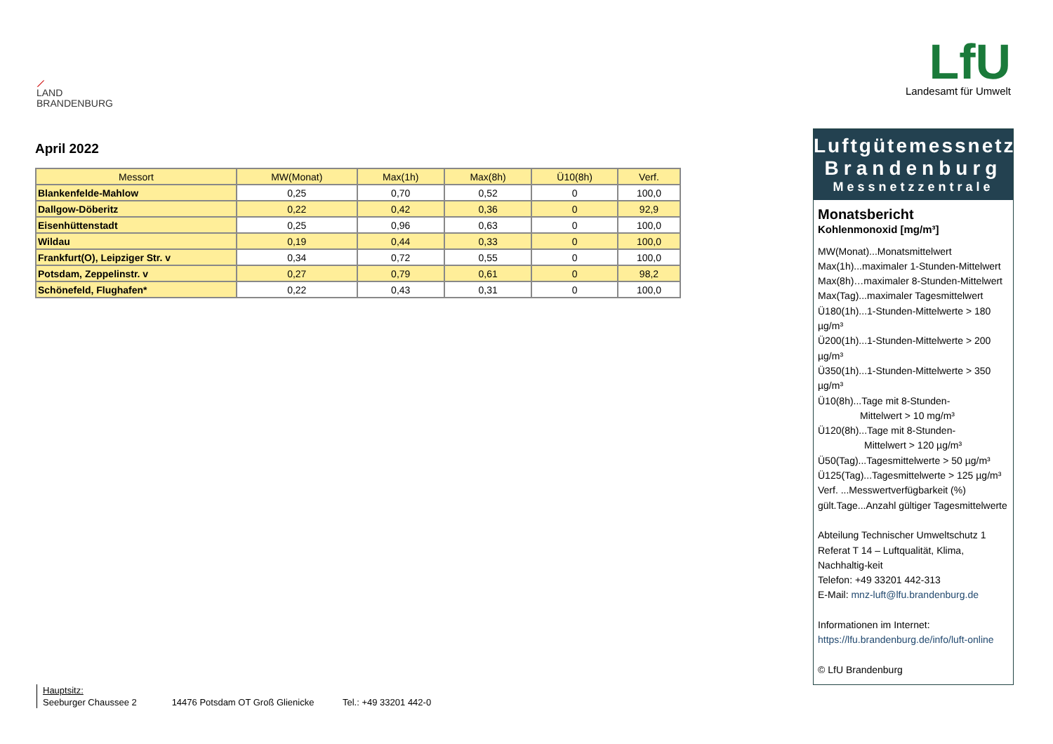⟋
LAND
BRANDENBURG
LfU
Landesamt für Umwelt
April 2022
| Messort | MW(Monat) | Max(1h) | Max(8h) | Ü10(8h) | Verf. |
| --- | --- | --- | --- | --- | --- |
| Blankenfelde-Mahlow | 0,25 | 0,70 | 0,52 | 0 | 100,0 |
| Dallgow-Döberitz | 0,22 | 0,42 | 0,36 | 0 | 92,9 |
| Eisenhüttenstadt | 0,25 | 0,96 | 0,63 | 0 | 100,0 |
| Wildau | 0,19 | 0,44 | 0,33 | 0 | 100,0 |
| Frankfurt(O), Leipziger Str. v | 0,34 | 0,72 | 0,55 | 0 | 100,0 |
| Potsdam, Zeppelinstr. v | 0,27 | 0,79 | 0,61 | 0 | 98,2 |
| Schönefeld, Flughafen* | 0,22 | 0,43 | 0,31 | 0 | 100,0 |
Luftgütemessnetz
Brandenburg
Messnetzzentrale
Monatsbericht
Kohlenmonoxid [mg/m³]
MW(Monat)...Monatsmittelwert
Max(1h)...maximaler 1-Stunden-Mittelwert
Max(8h)…maximaler 8-Stunden-Mittelwert
Max(Tag)...maximaler Tagesmittelwert
Ü180(1h)...1-Stunden-Mittelwerte > 180 µg/m³
Ü200(1h)...1-Stunden-Mittelwerte > 200 µg/m³
Ü350(1h)...1-Stunden-Mittelwerte > 350 µg/m³
Ü10(8h)...Tage mit 8-Stunden-
Mittelwert > 10 mg/m³
Ü120(8h)...Tage mit 8-Stunden-
Mittelwert > 120 µg/m³
Ü50(Tag)...Tagesmittelwerte > 50 µg/m³
Ü125(Tag)...Tagesmittelwerte > 125 µg/m³
Verf. ...Messwertverfügbarkeit (%)
gült.Tage...Anzahl gültiger Tagesmittelwerte
Abteilung Technischer Umweltschutz 1
Referat T 14 – Luftqualität, Klima, Nachhaltig-keit
Telefon: +49 33201 442-313
E-Mail: mnz-luft@lfu.brandenburg.de
Informationen im Internet:
https://lfu.brandenburg.de/info/luft-online
© LfU Brandenburg
Hauptsitz:
Seeburger Chaussee 2 14476 Potsdam OT Groß Glienicke Tel.: +49 33201 442-0